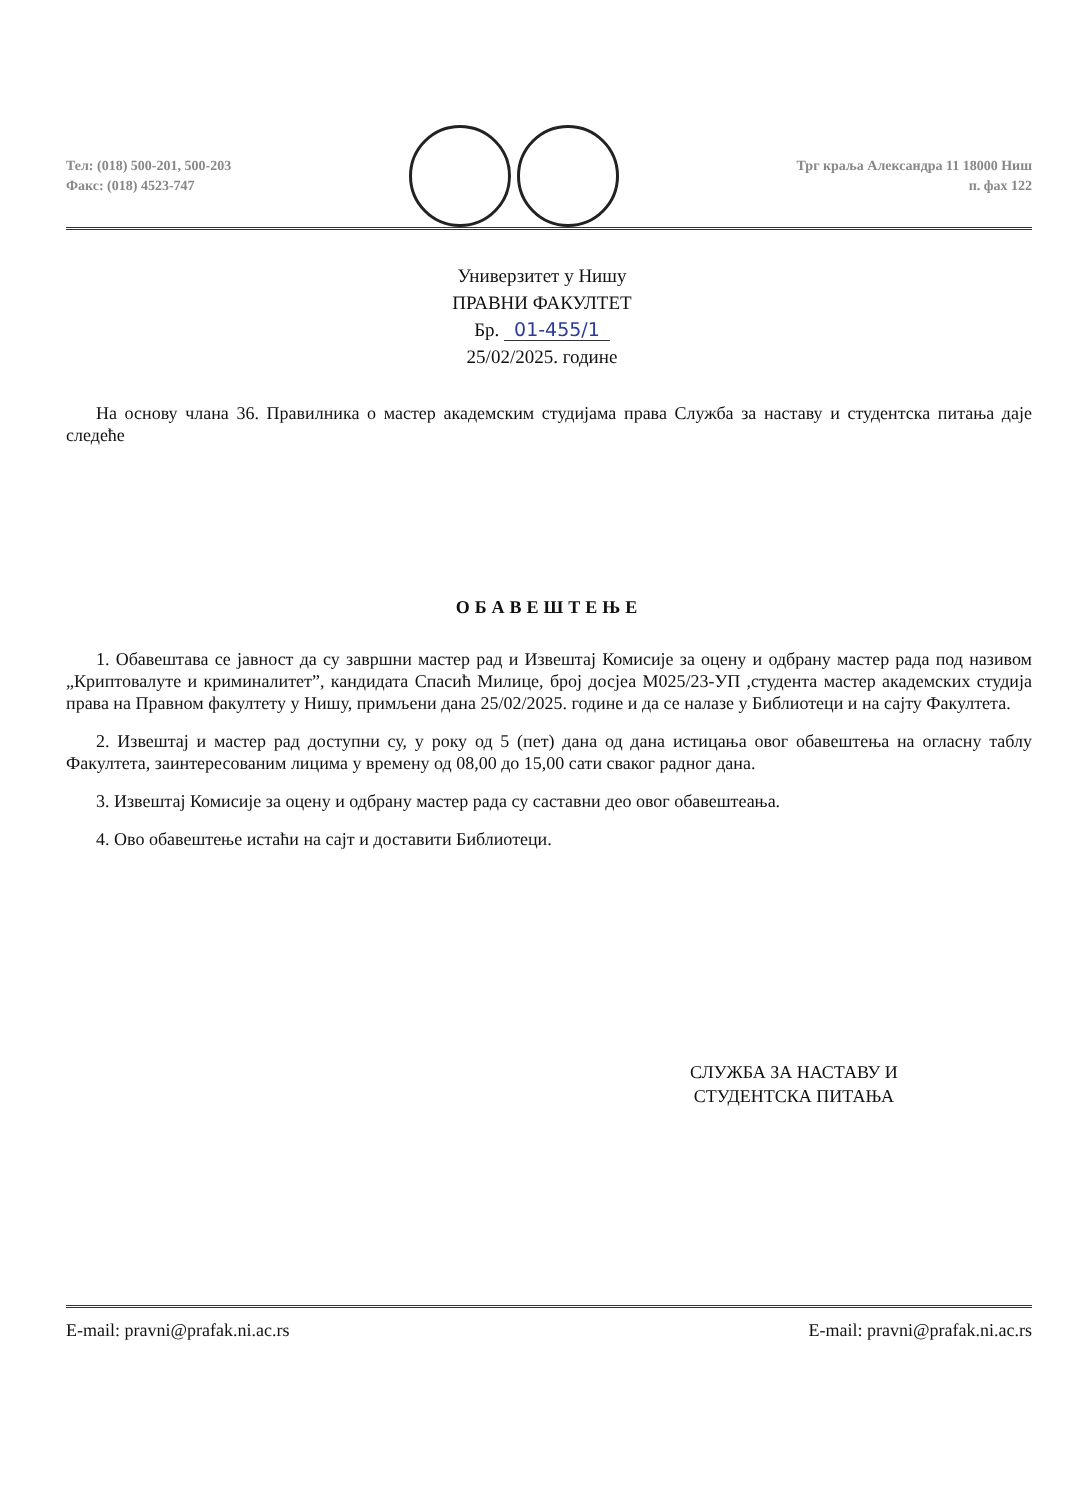Тел: (018) 500-201, 500-203
Факс: (018) 4523-747
Трг краља Александра 11 18000 Ниш
п. фах 122
Универзитет у Нишу
ПРАВНИ ФАКУЛТЕТ
Бр. 01-455/1
25/02/2025. године
На основу члана 36. Правилника о мастер академским студијама права Служба за наставу и студентска питања даје следеће
ОБАВЕШТЕЊЕ
1. Обавештава се јавност да су завршни мастер рад и Извештај Комисије за оцену и одбрану мастер рада под називом „Криптовалуте и криминалитет”, кандидата Спасић Милице, број досјеа М025/23-УП ,студента мастер академских студија права на Правном факултету у Нишу, примљени дана 25/02/2025. године и да се налазе у Библиотеци и на сајту Факултета.
2. Извештај и мастер рад доступни су, у року од 5 (пет) дана од дана истицања овог обавештења на огласну таблу Факултета, заинтересованим лицима у времену од 08,00 до 15,00 сати сваког радног дана.
3. Извештај Комисије за оцену и одбрану мастер рада су саставни део овог обавештеања.
4. Ово обавештење истаћи на сајт и доставити Библиотеци.
СЛУЖБА ЗА НАСТАВУ И
СТУДЕНТСКА ПИТАЊА
E-mail: pravni@prafak.ni.ac.rs E-mail: pravni@prafak.ni.ac.rs